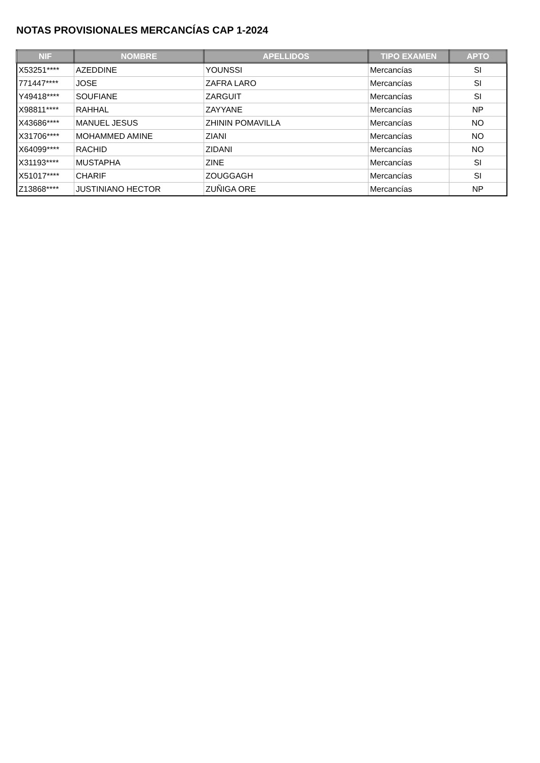NOTAS PROVISIONALES MERCANCÍAS CAP 1-2024
| NIF | NOMBRE | APELLIDOS | TIPO EXAMEN | APTO |
| --- | --- | --- | --- | --- |
| X53251**** | AZEDDINE | YOUNSSI | Mercancías | SI |
| 771447**** | JOSE | ZAFRA LARO | Mercancías | SI |
| Y49418**** | SOUFIANE | ZARGUIT | Mercancías | SI |
| X98811**** | RAHHAL | ZAYYANE | Mercancías | NP |
| X43686**** | MANUEL JESUS | ZHININ POMAVILLA | Mercancías | NO |
| X31706**** | MOHAMMED AMINE | ZIANI | Mercancías | NO |
| X64099**** | RACHID | ZIDANI | Mercancías | NO |
| X31193**** | MUSTAPHA | ZINE | Mercancías | SI |
| X51017**** | CHARIF | ZOUGGAGH | Mercancías | SI |
| Z13868**** | JUSTINIANO HECTOR | ZUÑIGA ORE | Mercancías | NP |